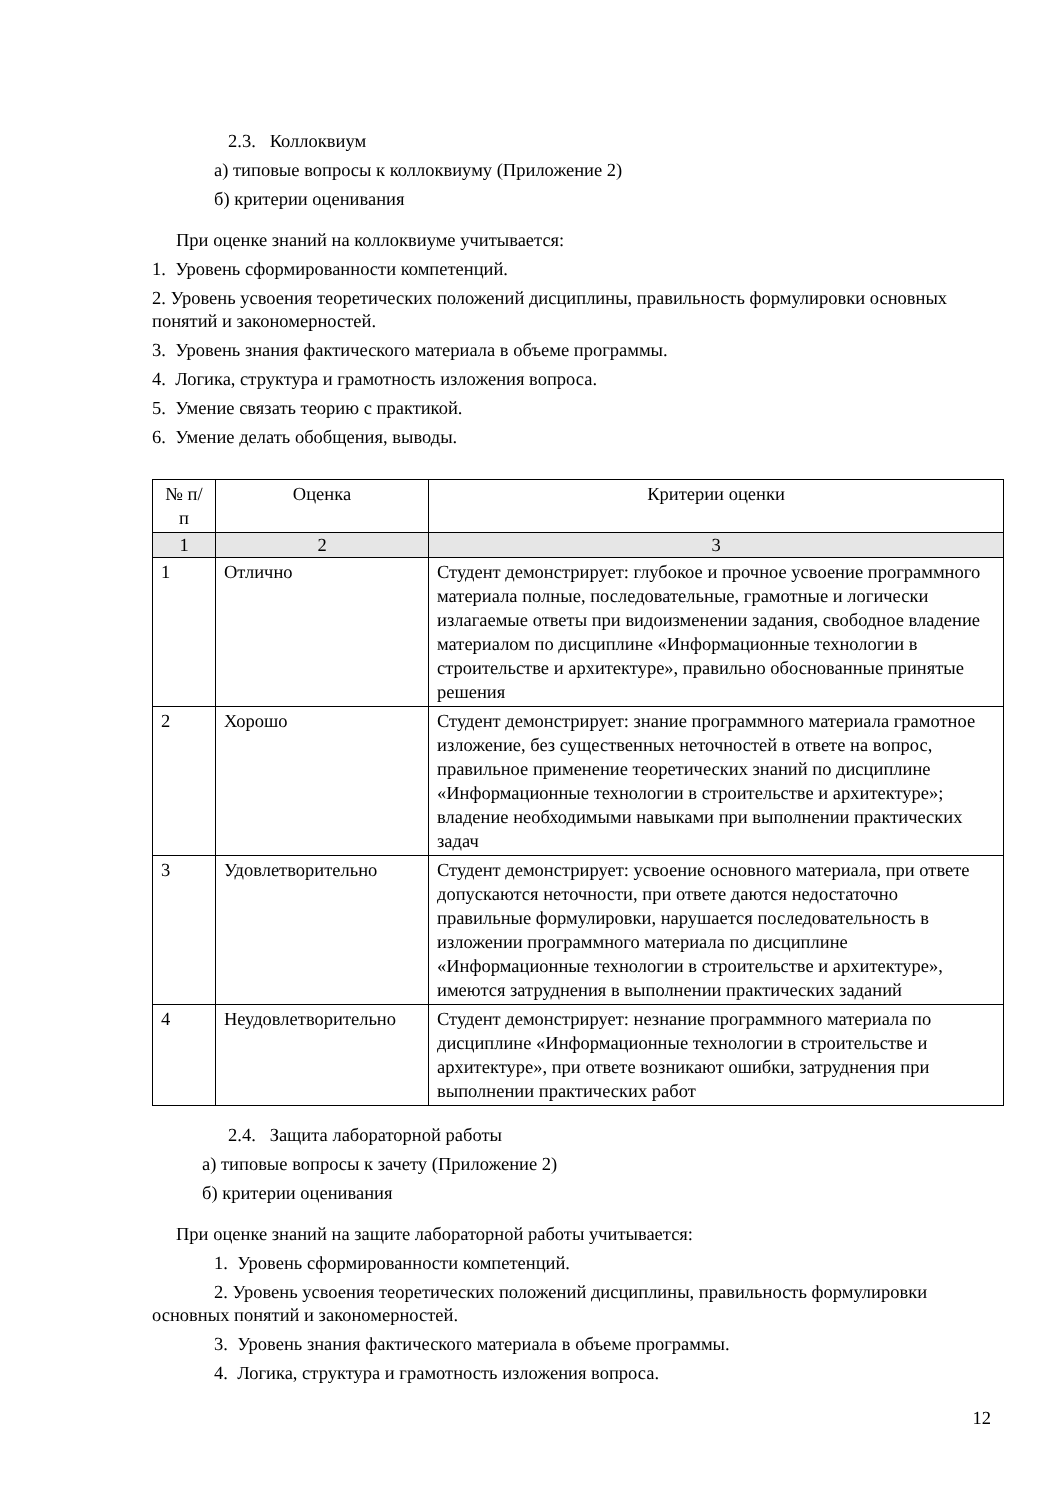2.3. Коллоквиум
а) типовые вопросы к коллоквиуму (Приложение 2)
б) критерии оценивания
При оценке знаний на коллоквиуме учитывается:
1. Уровень сформированности компетенций.
2. Уровень усвоения теоретических положений дисциплины, правильность формулировки основных понятий и закономерностей.
3. Уровень знания фактического материала в объеме программы.
4. Логика, структура и грамотность изложения вопроса.
5. Умение связать теорию с практикой.
6. Умение делать обобщения, выводы.
| № п/п | Оценка | Критерии оценки |
| --- | --- | --- |
| 1 | 2 | 3 |
| 1 | Отлично | Студент демонстрирует: глубокое и прочное усвоение программного материала полные, последовательные, грамотные и логически излагаемые ответы при видоизменении задания, свободное владение материалом по дисциплине «Информационные технологии в строительстве и архитектуре», правильно обоснованные принятые решения |
| 2 | Хорошо | Студент демонстрирует: знание программного материала грамотное изложение, без существенных неточностей в ответе на вопрос, правильное применение теоретических знаний по дисциплине «Информационные технологии в строительстве и архитектуре»; владение необходимыми навыками при выполнении практических задач |
| 3 | Удовлетворительно | Студент демонстрирует: усвоение основного материала, при ответе допускаются неточности, при ответе даются недостаточно правильные формулировки, нарушается последовательность в изложении программного материала по дисциплине «Информационные технологии в строительстве и архитектуре», имеются затруднения в выполнении практических заданий |
| 4 | Неудовлетворительно | Студент демонстрирует: незнание программного материала по дисциплине «Информационные технологии в строительстве и архитектуре», при ответе возникают ошибки, затруднения при выполнении практических работ |
2.4. Защита лабораторной работы
а) типовые вопросы к зачету (Приложение 2)
б) критерии оценивания
При оценке знаний на защите лабораторной работы учитывается:
1. Уровень сформированности компетенций.
2. Уровень усвоения теоретических положений дисциплины, правильность формулировки основных понятий и закономерностей.
3. Уровень знания фактического материала в объеме программы.
4. Логика, структура и грамотность изложения вопроса.
12